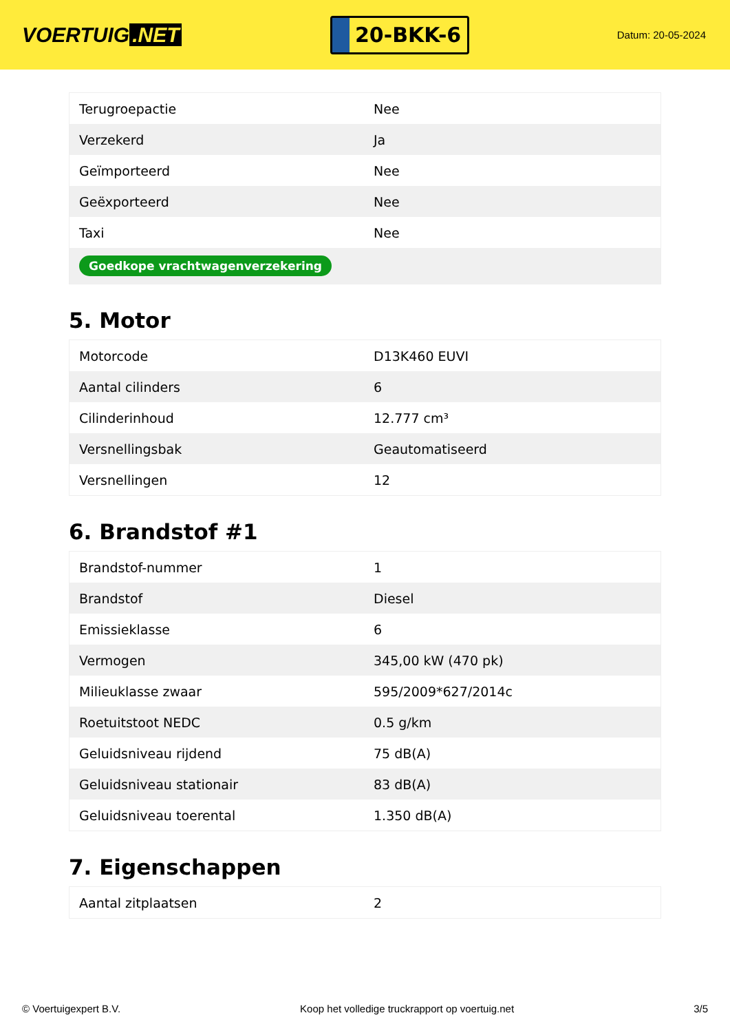VOERTUIG.NET
20-BKK-6
Datum: 20-05-2024
| Terugroepactie | Nee |
| Verzekerd | Ja |
| Geïmporteerd | Nee |
| Geëxporteerd | Nee |
| Taxi | Nee |
| Goedkope vrachtwagenverzekering | |
5. Motor
| Motorcode | D13K460 EUVI |
| Aantal cilinders | 6 |
| Cilinderinhoud | 12.777 cm³ |
| Versnellingsbak | Geautomatiseerd |
| Versnellingen | 12 |
6. Brandstof #1
| Brandstof-nummer | 1 |
| Brandstof | Diesel |
| Emissieklasse | 6 |
| Vermogen | 345,00 kW (470 pk) |
| Milieuklasse zwaar | 595/2009*627/2014c |
| Roetuitstoot NEDC | 0.5 g/km |
| Geluidsniveau rijdend | 75 dB(A) |
| Geluidsniveau stationair | 83 dB(A) |
| Geluidsniveau toerental | 1.350 dB(A) |
7. Eigenschappen
| Aantal zitplaatsen | 2 |
© Voertuigexpert B.V. Koop het volledige truckrapport op voertuig.net 3/5